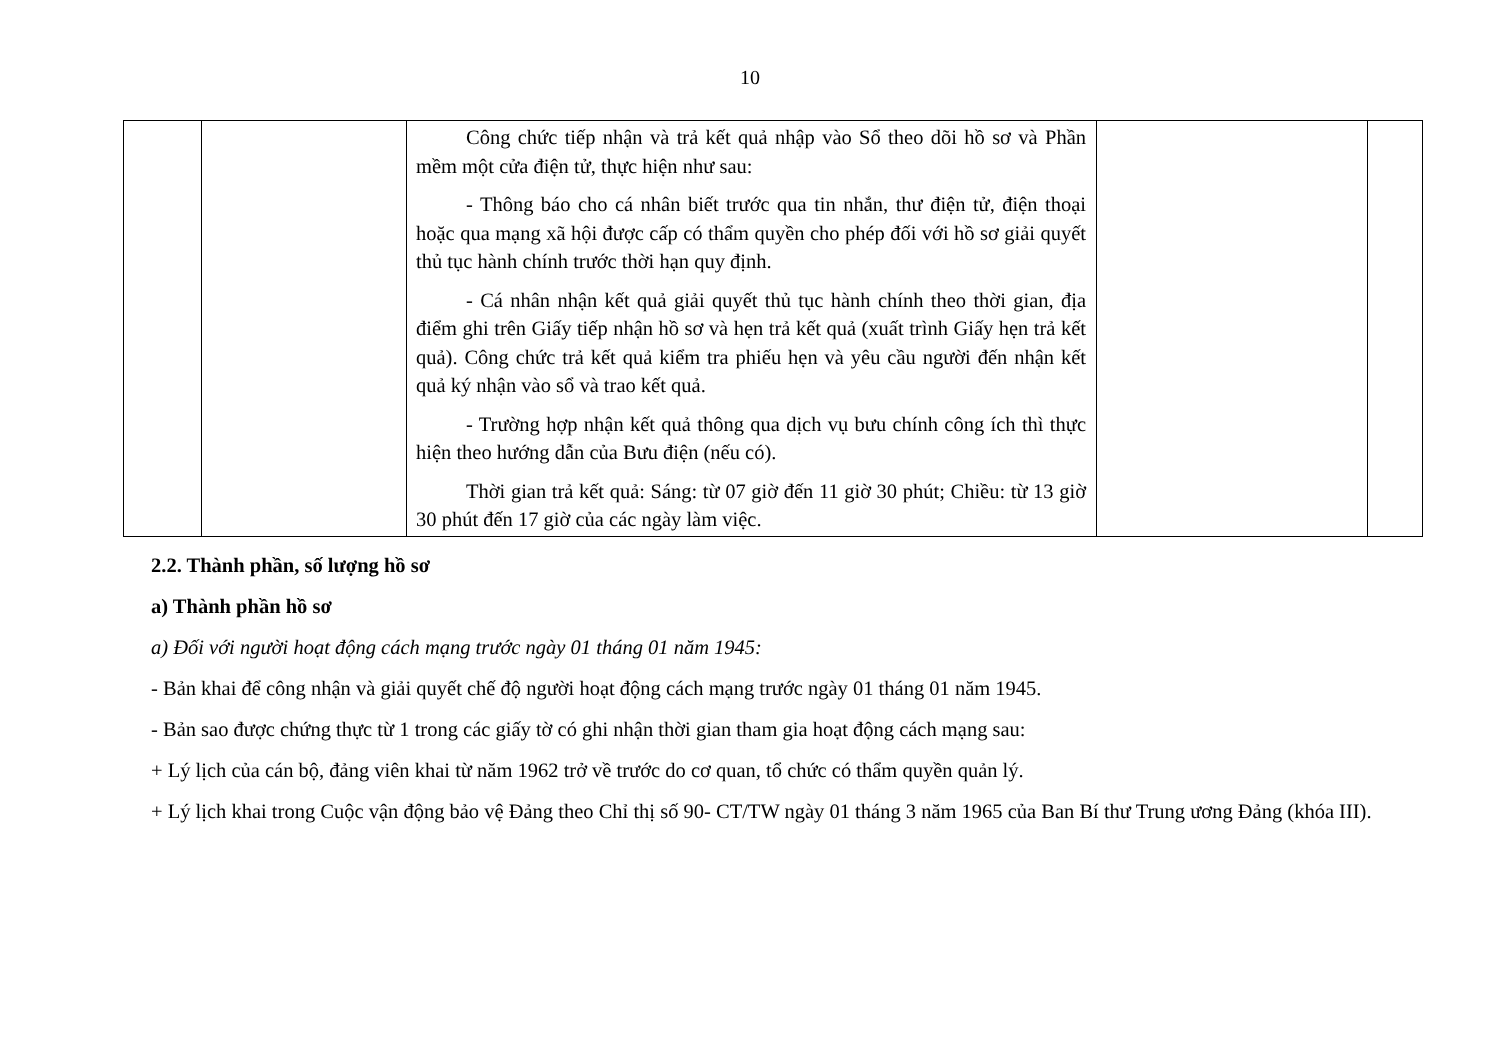10
| | | Công chức tiếp nhận và trả kết quả nhập vào Sổ theo dõi hồ sơ và Phần mềm một cửa điện tử, thực hiện như sau: - Thông báo cho cá nhân biết trước qua tin nhắn, thư điện tử, điện thoại hoặc qua mạng xã hội được cấp có thẩm quyền cho phép đối với hồ sơ giải quyết thủ tục hành chính trước thời hạn quy định. - Cá nhân nhận kết quả giải quyết thủ tục hành chính theo thời gian, địa điểm ghi trên Giấy tiếp nhận hồ sơ và hẹn trả kết quả (xuất trình Giấy hẹn trả kết quả). Công chức trả kết quả kiểm tra phiếu hẹn và yêu cầu người đến nhận kết quả ký nhận vào sổ và trao kết quả. - Trường hợp nhận kết quả thông qua dịch vụ bưu chính công ích thì thực hiện theo hướng dẫn của Bưu điện (nếu có). Thời gian trả kết quả: Sáng: từ 07 giờ đến 11 giờ 30 phút; Chiều: từ 13 giờ 30 phút đến 17 giờ của các ngày làm việc. | | |
2.2. Thành phần, số lượng hồ sơ
a) Thành phần hồ sơ
a) Đối với người hoạt động cách mạng trước ngày 01 tháng 01 năm 1945:
- Bản khai để công nhận và giải quyết chế độ người hoạt động cách mạng trước ngày 01 tháng 01 năm 1945.
- Bản sao được chứng thực từ 1 trong các giấy tờ có ghi nhận thời gian tham gia hoạt động cách mạng sau:
+ Lý lịch của cán bộ, đảng viên khai từ năm 1962 trở về trước do cơ quan, tổ chức có thẩm quyền quản lý.
+ Lý lịch khai trong Cuộc vận động bảo vệ Đảng theo Chỉ thị số 90- CT/TW ngày 01 tháng 3 năm 1965 của Ban Bí thư Trung ương Đảng (khóa III).